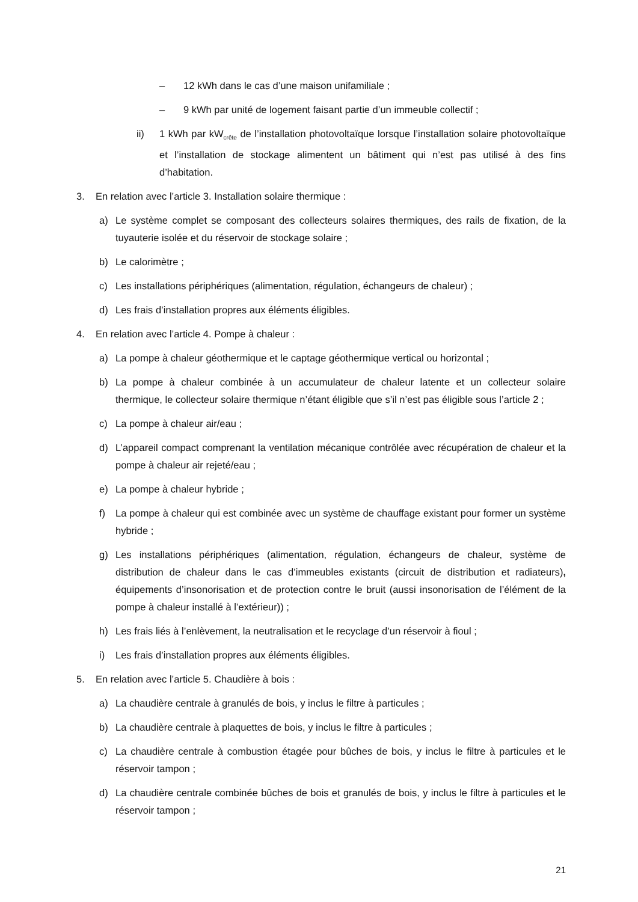– 12 kWh dans le cas d’une maison unifamiliale ;
– 9 kWh par unité de logement faisant partie d’un immeuble collectif ;
ii) 1 kWh par kW<sub>crête</sub> de l’installation photovoltaïque lorsque l’installation solaire photovoltaïque et l’installation de stockage alimentent un bâtiment qui n’est pas utilisé à des fins d’habitation.
3. En relation avec l’article 3. Installation solaire thermique :
a) Le système complet se composant des collecteurs solaires thermiques, des rails de fixation, de la tuyauterie isolée et du réservoir de stockage solaire ;
b) Le calorimètre ;
c) Les installations périphériques (alimentation, régulation, échangeurs de chaleur) ;
d) Les frais d’installation propres aux éléments éligibles.
4. En relation avec l’article 4. Pompe à chaleur :
a) La pompe à chaleur géothermique et le captage géothermique vertical ou horizontal ;
b) La pompe à chaleur combinée à un accumulateur de chaleur latente et un collecteur solaire thermique, le collecteur solaire thermique n’étant éligible que s’il n’est pas éligible sous l’article 2 ;
c) La pompe à chaleur air/eau ;
d) L’appareil compact comprenant la ventilation mécanique contrôlée avec récupération de chaleur et la pompe à chaleur air rejeté/eau ;
e) La pompe à chaleur hybride ;
f) La pompe à chaleur qui est combinée avec un système de chauffage existant pour former un système hybride ;
g) Les installations périphériques (alimentation, régulation, échangeurs de chaleur, système de distribution de chaleur dans le cas d’immeubles existants (circuit de distribution et radiateurs), équipements d’insonorisation et de protection contre le bruit (aussi insonorisation de l’élément de la pompe à chaleur installé à l’extérieur)) ;
h) Les frais liés à l’enlèvement, la neutralisation et le recyclage d’un réservoir à fioul ;
i) Les frais d’installation propres aux éléments éligibles.
5. En relation avec l’article 5. Chaudière à bois :
a) La chaudière centrale à granulés de bois, y inclus le filtre à particules ;
b) La chaudière centrale à plaquettes de bois, y inclus le filtre à particules ;
c) La chaudière centrale à combustion étagée pour bûches de bois, y inclus le filtre à particules et le réservoir tampon ;
d) La chaudière centrale combinée bûches de bois et granulés de bois, y inclus le filtre à particules et le réservoir tampon ;
21